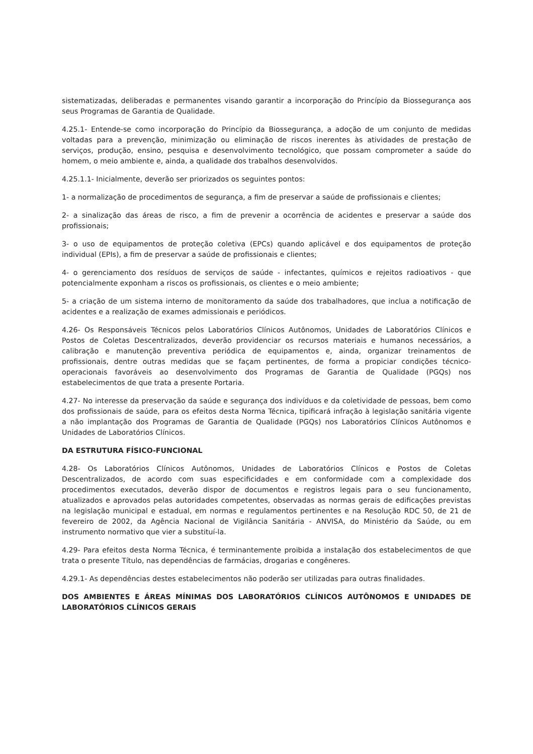sistematizadas, deliberadas e permanentes visando garantir a incorporação do Princípio da Biossegurança aos seus Programas de Garantia de Qualidade.
4.25.1- Entende-se como incorporação do Princípio da Biossegurança, a adoção de um conjunto de medidas voltadas para a prevenção, minimização ou eliminação de riscos inerentes às atividades de prestação de serviços, produção, ensino, pesquisa e desenvolvimento tecnológico, que possam comprometer a saúde do homem, o meio ambiente e, ainda, a qualidade dos trabalhos desenvolvidos.
4.25.1.1- Inicialmente, deverão ser priorizados os seguintes pontos:
1- a normalização de procedimentos de segurança, a fim de preservar a saúde de profissionais e clientes;
2- a sinalização das áreas de risco, a fim de prevenir a ocorrência de acidentes e preservar a saúde dos profissionais;
3- o uso de equipamentos de proteção coletiva (EPCs) quando aplicável e dos equipamentos de proteção individual (EPIs), a fim de preservar a saúde de profissionais e clientes;
4- o gerenciamento dos resíduos de serviços de saúde - infectantes, químicos e rejeitos radioativos - que potencialmente exponham a riscos os profissionais, os clientes e o meio ambiente;
5- a criação de um sistema interno de monitoramento da saúde dos trabalhadores, que inclua a notificação de acidentes e a realização de exames admissionais e periódicos.
4.26- Os Responsáveis Técnicos pelos Laboratórios Clínicos Autônomos, Unidades de Laboratórios Clínicos e Postos de Coletas Descentralizados, deverão providenciar os recursos materiais e humanos necessários, a calibração e manutenção preventiva periódica de equipamentos e, ainda, organizar treinamentos de profissionais, dentre outras medidas que se façam pertinentes, de forma a propiciar condições técnico-operacionais favoráveis ao desenvolvimento dos Programas de Garantia de Qualidade (PGQs) nos estabelecimentos de que trata a presente Portaria.
4.27- No interesse da preservação da saúde e segurança dos indivíduos e da coletividade de pessoas, bem como dos profissionais de saúde, para os efeitos desta Norma Técnica, tipificará infração à legislação sanitária vigente a não implantação dos Programas de Garantia de Qualidade (PGQs) nos Laboratórios Clínicos Autônomos e Unidades de Laboratórios Clínicos.
DA ESTRUTURA FÍSICO-FUNCIONAL
4.28- Os Laboratórios Clínicos Autônomos, Unidades de Laboratórios Clínicos e Postos de Coletas Descentralizados, de acordo com suas especificidades e em conformidade com a complexidade dos procedimentos executados, deverão dispor de documentos e registros legais para o seu funcionamento, atualizados e aprovados pelas autoridades competentes, observadas as normas gerais de edificações previstas na legislação municipal e estadual, em normas e regulamentos pertinentes e na Resolução RDC 50, de 21 de fevereiro de 2002, da Agência Nacional de Vigilância Sanitária - ANVISA, do Ministério da Saúde, ou em instrumento normativo que vier a substituí-la.
4.29- Para efeitos desta Norma Técnica, é terminantemente proibida a instalação dos estabelecimentos de que trata o presente Título, nas dependências de farmácias, drogarias e congêneres.
4.29.1- As dependências destes estabelecimentos não poderão ser utilizadas para outras finalidades.
DOS AMBIENTES E ÁREAS MÍNIMAS DOS LABORATÓRIOS CLÍNICOS AUTÔNOMOS E UNIDADES DE LABORATÓRIOS CLÍNICOS GERAIS